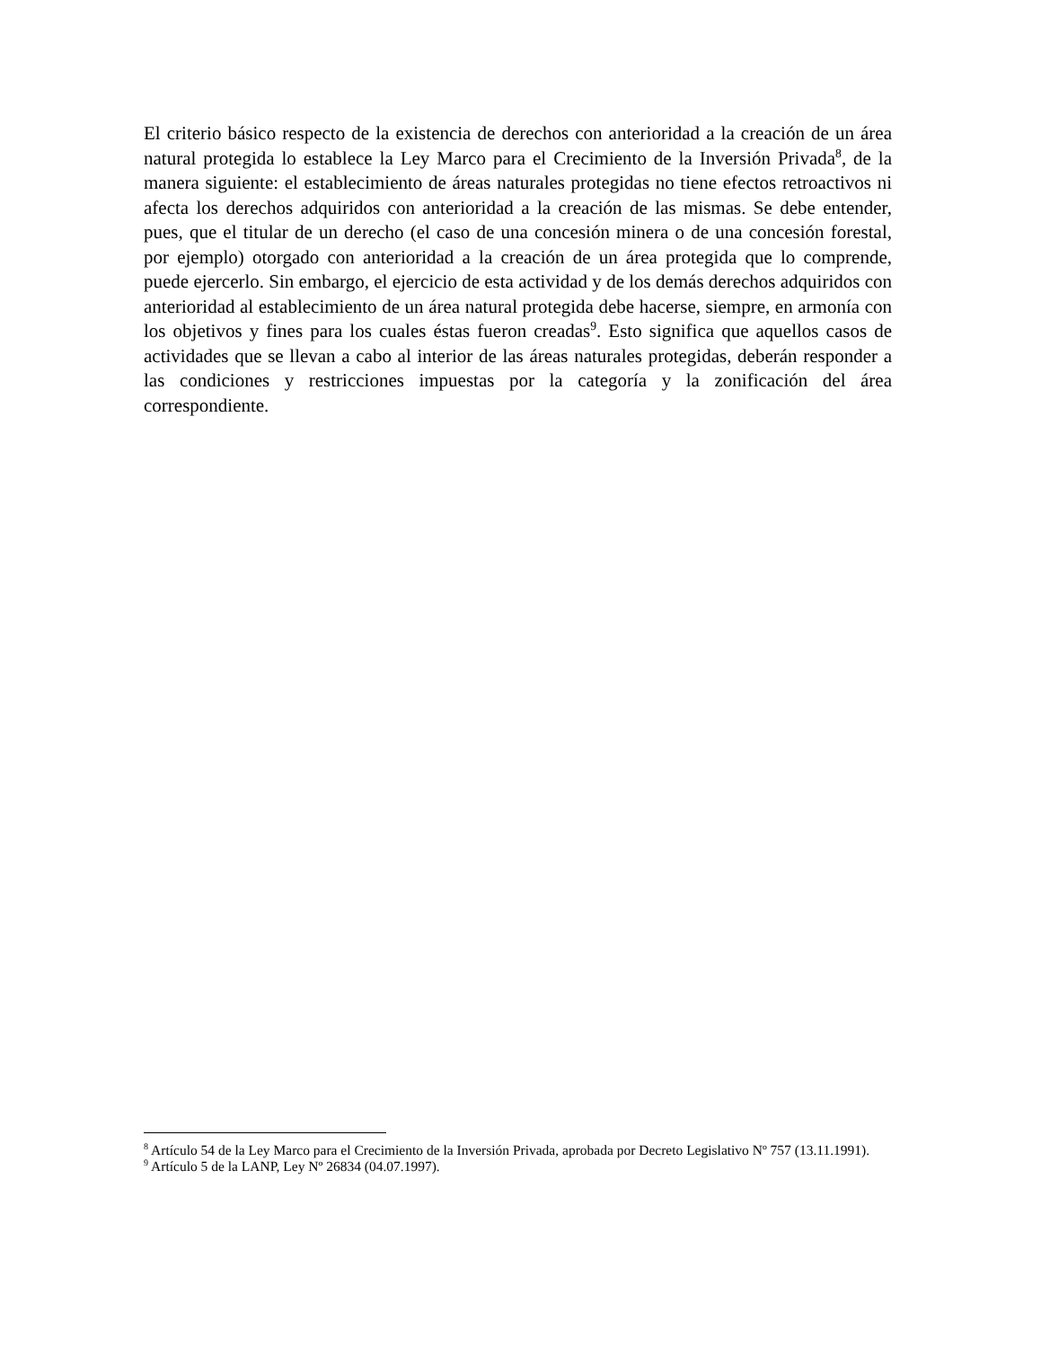El criterio básico respecto de la existencia de derechos con anterioridad a la creación de un área natural protegida lo establece la Ley Marco para el Crecimiento de la Inversión Privada<sup>8</sup>, de la manera siguiente: el establecimiento de áreas naturales protegidas no tiene efectos retroactivos ni afecta los derechos adquiridos con anterioridad a la creación de las mismas. Se debe entender, pues, que el titular de un derecho (el caso de una concesión minera o de una concesión forestal, por ejemplo) otorgado con anterioridad a la creación de un área protegida que lo comprende, puede ejercerlo. Sin embargo, el ejercicio de esta actividad y de los demás derechos adquiridos con anterioridad al establecimiento de un área natural protegida debe hacerse, siempre, en armonía con los objetivos y fines para los cuales éstas fueron creadas<sup>9</sup>. Esto significa que aquellos casos de actividades que se llevan a cabo al interior de las áreas naturales protegidas, deberán responder a las condiciones y restricciones impuestas por la categoría y la zonificación del área correspondiente.
<sup>8</sup> Artículo 54 de la Ley Marco para el Crecimiento de la Inversión Privada, aprobada por Decreto Legislativo Nº 757 (13.11.1991).
<sup>9</sup> Artículo 5 de la LANP, Ley Nº 26834 (04.07.1997).